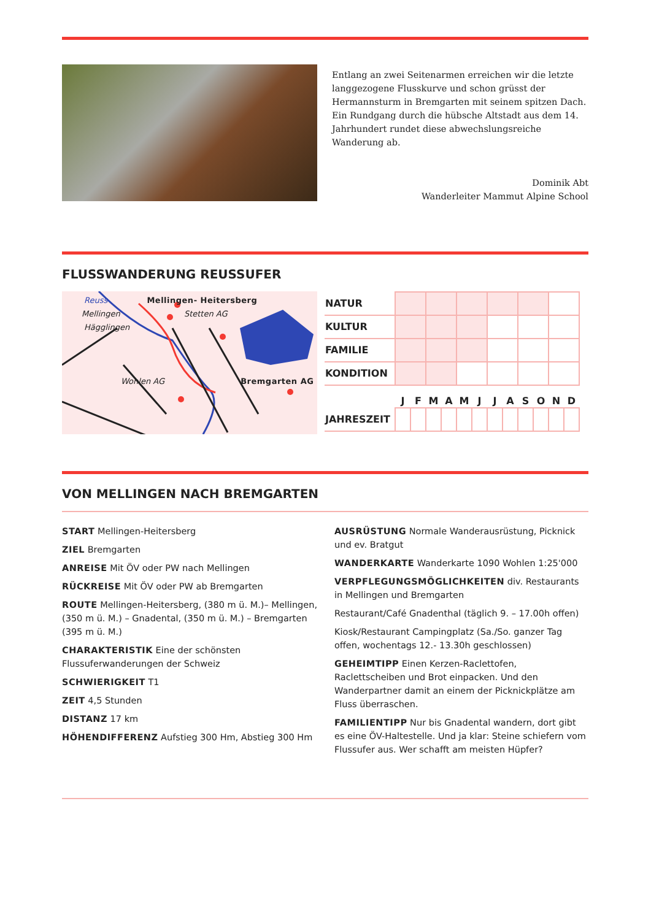Entlang an zwei Seitenarmen erreichen wir die letzte lang­gezogene Flusskurve und schon grüsst der Hermannsturm in Bremgarten mit seinem spitzen Dach. Ein Rundgang durch die hübsche Altstadt aus dem 14. Jahrhundert rundet diese abwechslungsreiche Wanderung ab.
Dominik Abt
Wanderleiter Mammut Alpine School
FLUSSWANDERUNG REUSSUFER
Reuss Mellingen- Heitersberg
Mellingen Stetten AG
Hägglingen
Wohlen AG Bremgarten AG
| NATUR | | | | | | |
| KULTUR | | | | | | |
| FAMILIE | | | | | | |
| KONDITION | | | | | | |
| | J | F | M | A | M | J | J | A | S | O | N | D |
| --- | --- | --- | --- | --- | --- | --- | --- | --- | --- | --- | --- | --- |
| JAHRESZEIT | | | | | | | | | | | | |
VON MELLINGEN NACH BREMGARTEN
START Mellingen-Heitersberg
ZIEL Bremgarten
ANREISE Mit ÖV oder PW nach Mellingen
RÜCKREISE Mit ÖV oder PW ab Bremgarten
ROUTE Mellingen-Heitersberg, (380 m ü. M.)– Mellingen, (350 m ü. M.) – Gnadental, (350 m ü. M.) – Bremgarten (395 m ü. M.)
CHARAKTERISTIK Eine der schönsten Flussuferwanderun­gen der Schweiz
SCHWIERIGKEIT T1
ZEIT 4,5 Stunden
DISTANZ 17 km
HÖHENDIFFERENZ Aufstieg 300 Hm, Abstieg 300 Hm
AUSRÜSTUNG Normale Wanderausrüstung, Picknick und ev. Bratgut
WANDERKARTE Wanderkarte 1090 Wohlen 1:25'000
VERPFLEGUNGSMÖGLICHKEITEN div. Restaurants in Mellingen und Bremgarten
Restaurant/Café Gnadenthal (täglich 9. – 17.00h offen)
Kiosk/Restaurant Campingplatz (Sa./So. ganzer Tag offen, wochentags 12.- 13.30h geschlossen)
GEHEIMTIPP Einen Kerzen-Raclettofen, Raclettscheiben und Brot einpacken. Und den Wanderpartner damit an ei­nem der Picknickplätze am Fluss überraschen.
FAMILIENTIPP Nur bis Gnadental wandern, dort gibt es eine ÖV-Haltestelle. Und ja klar: Steine schiefern vom Flus­sufer aus. Wer schafft am meisten Hüpfer?